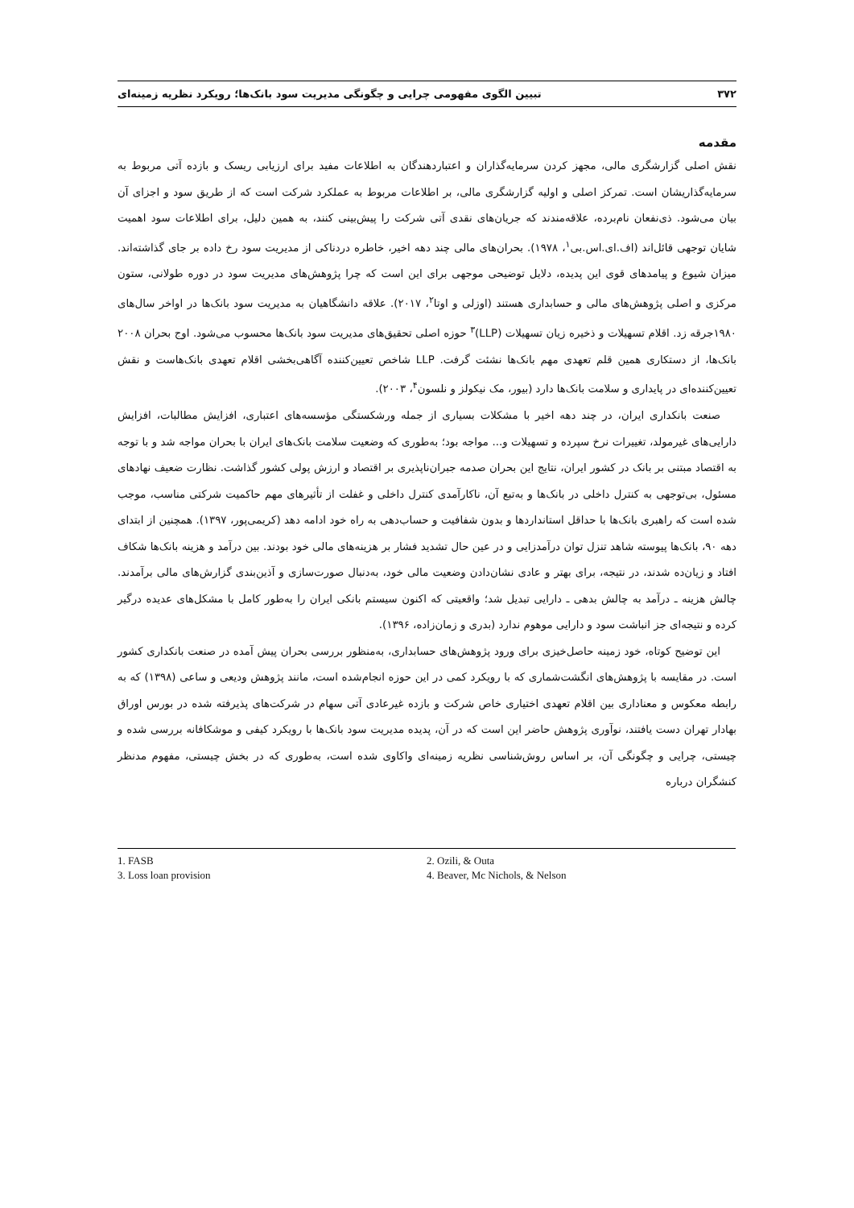تبیین الگوی مفهومی چرایی و چگونگی مدیریت سود بانک‌ها؛ رویکرد نظریه زمینه‌ای ۳۷۲
مقدمه
نقش اصلی گزارشگری مالی، مجهز کردن سرمایه‌گذاران و اعتباردهندگان به اطلاعات مفید برای ارزیابی ریسک و بازده آتی مربوط به سرمایه‌گذاریشان است. تمرکز اصلی و اولیه گزارشگری مالی، بر اطلاعات مربوط به عملکرد شرکت است که از طریق سود و اجزای آن بیان می‌شود. ذی‌نفعان نام‌برده، علاقه‌مندند که جریان‌های نقدی آتی شرکت را پیش‌بینی کنند، به همین دلیل، برای اطلاعات سود اهمیت شایان توجهی قائل‌اند (اف.ای.اس.بی<sup>۱</sup>، ۱۹۷۸). بحران‌های مالی چند دهه اخیر، خاطره دردناکی از مدیریت سود رخ داده بر جای گذاشته‌اند. میزان شیوع و پیامدهای قوی این پدیده، دلایل توضیحی موجهی برای این است که چرا پژوهش‌های مدیریت سود در دوره طولانی، ستون مرکزی و اصلی پژوهش‌های مالی و حسابداری هستند (اوزلی و اوتا<sup>۲</sup>، ۲۰۱۷). علاقه دانشگاهیان به مدیریت سود بانک‌ها در اواخر سال‌های ۱۹۸۰جرقه زد. اقلام تسهیلات و ذخیره زیان تسهیلات (LLP)<sup>۳</sup> حوزه اصلی تحقیق‌های مدیریت سود بانک‌ها محسوب می‌شود. اوج بحران ۲۰۰۸ بانک‌ها، از دستکاری همین قلم تعهدی مهم بانک‌ها نشئت گرفت. LLP شاخص تعیین‌کننده آگاهی‌بخشی اقلام تعهدی بانک‌هاست و نقش تعیین‌کننده‌ای در پایداری و سلامت بانک‌ها دارد (بیور، مک نیکولز و نلسون<sup>۴</sup>، ۲۰۰۳).
صنعت بانکداری ایران، در چند دهه اخیر با مشکلات بسیاری از جمله ورشکستگی مؤسسه‌های اعتباری، افزایش مطالبات، افزایش دارایی‌های غیرمولد، تغییرات نرخ سپرده و تسهیلات و... مواجه بود؛ به‌طوری که وضعیت سلامت بانک‌های ایران با بحران مواجه شد و با توجه به اقتصاد مبتنی بر بانک در کشور ایران، نتایج این بحران صدمه جبران‌ناپذیری بر اقتصاد و ارزش پولی کشور گذاشت. نظارت ضعیف نهادهای مسئول، بی‌توجهی به کنترل داخلی در بانک‌ها و به‌تبع آن، ناکارآمدی کنترل داخلی و غفلت از تأثیرهای مهم حاکمیت شرکتی مناسب، موجب شده است که راهبری بانک‌ها با حداقل استانداردها و بدون شفافیت و حساب‌دهی به راه خود ادامه دهد (کریمی‌پور، ۱۳۹۷). همچنین از ابتدای دهه ۹۰، بانک‌ها پیوسته شاهد تنزل توان درآمدزایی و در عین حال تشدید فشار بر هزینه‌های مالی خود بودند. بین درآمد و هزینه بانک‌ها شکاف افتاد و زیان‌ده شدند، در نتیجه، برای بهتر و عادی نشان‌دادن وضعیت مالی خود، به‌دنبال صورت‌سازی و آذین‌بندی گزارش‌های مالی برآمدند. چالش هزینه ـ درآمد به چالش بدهی ـ دارایی تبدیل شد؛ واقعیتی که اکنون سیستم بانکی ایران را به‌طور کامل با مشکل‌های عدیده درگیر کرده و نتیجه‌ای جز انباشت سود و دارایی موهوم ندارد (بدری و زمان‌زاده، ۱۳۹۶).
این توضیح کوتاه، خود زمینه حاصل‌خیزی برای ورود پژوهش‌های حسابداری، به‌منظور بررسی بحران پیش آمده در صنعت بانکداری کشور است. در مقایسه با پژوهش‌های انگشت‌شماری که با رویکرد کمی در این حوزه انجام‌شده است، مانند پژوهش ودیعی و ساعی (۱۳۹۸) که به رابطه معکوس و معناداری بین اقلام تعهدی اختیاری خاص شرکت و بازده غیرعادی آتی سهام در شرکت‌های پذیرفته شده در بورس اوراق بهادار تهران دست یافتند، نوآوری پژوهش حاضر این است که در آن، پدیده مدیریت سود بانک‌ها با رویکرد کیفی و موشکافانه بررسی شده و چیستی، چرایی و چگونگی آن، بر اساس روش‌شناسی نظریه زمینه‌ای واکاوی شده است، به‌طوری که در بخش چیستی، مفهوم مدنظر کنشگران درباره
1. FASB
2. Ozili, & Outa
3. Loss loan provision
4. Beaver, Mc Nichols, & Nelson